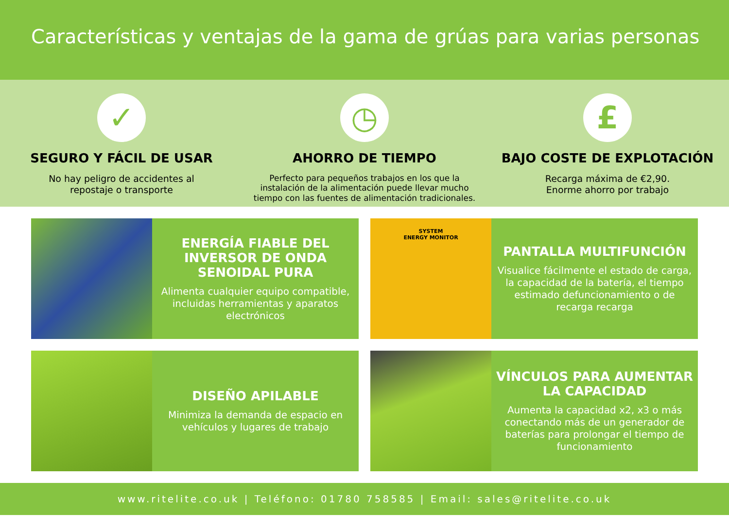Características y ventajas de la gama de grúas para varias personas
✓
SEGURO Y FÁCIL DE USAR
No hay peligro de accidentes al
repostaje o transporte
◷
AHORRO DE TIEMPO
Perfecto para pequeños trabajos en los que la
instalación de la alimentación puede llevar mucho
tiempo con las fuentes de alimentación tradicionales.
£
BAJO COSTE DE EXPLOTACIÓN
Recarga máxima de €2,90.
Enorme ahorro por trabajo
ENERGÍA FIABLE DEL INVERSOR DE ONDA SENOIDAL PURA
Alimenta cualquier equipo compatible, incluidas herramientas y aparatos electrónicos
SYSTEM
ENERGY MONITOR
PANTALLA MULTIFUNCIÓN
Visualice fácilmente el estado de carga, la capacidad de la batería, el tiempo estimado defuncionamiento o de recarga recarga
DISEÑO APILABLE
Minimiza la demanda de espacio en vehículos y lugares de trabajo
VÍNCULOS PARA AUMENTAR LA CAPACIDAD
Aumenta la capacidad x2, x3 o más conectando más de un generador de baterías para prolongar el tiempo de funcionamiento
www.ritelite.co.uk | Teléfono: 01780 758585 | Email: sales@ritelite.co.uk